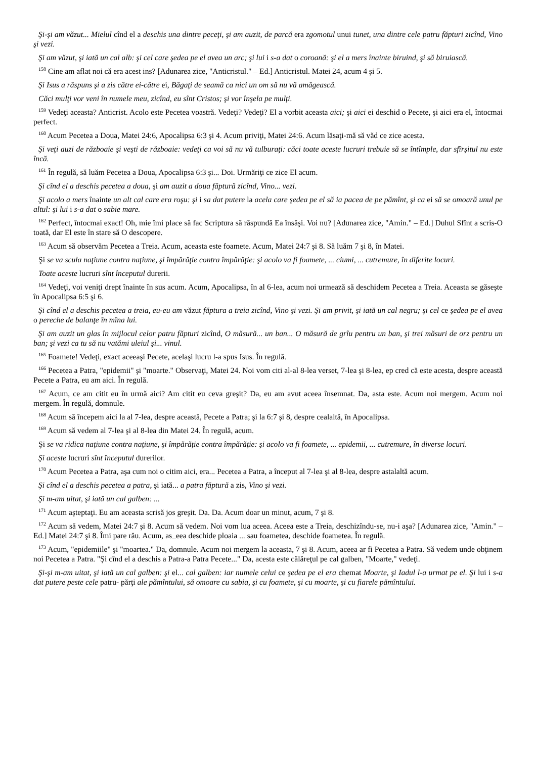Şi-şi am văzut... Mielul cînd el a deschis una dintre peceţi, şi am auzit, de parcă era zgomotul unui tunet, una dintre cele patru făpturi zicînd, Vino şi vezi.
Şi am văzut, şi iată un cal alb: şi cel care şedea pe el avea un arc; şi lui i s-a dat o coroană: şi el a mers înainte biruind, şi să biruiască.
<sup>158</sup> Cine am aflat noi că era acest ins? [Adunarea zice, "Anticristul." – Ed.] Anticristul. Matei 24, acum 4 şi 5.
Şi Isus a răspuns şi a zis către ei-către ei, Băgaţi de seamă ca nici un om să nu vă amăgească.
Căci mulţi vor veni în numele meu, zicînd, eu sînt Cristos; şi vor înşela pe mulţi.
<sup>159</sup> Vedeţi aceasta? Anticrist. Acolo este Pecetea voastră. Vedeţi? Vedeţi? El a vorbit aceasta aici; şi aici ei deschid o Pecete, şi aici era el, întocmai perfect.
<sup>160</sup> Acum Pecetea a Doua, Matei 24:6, Apocalipsa 6:3 şi 4. Acum priviţi, Matei 24:6. Acum lăsaţi-mă să văd ce zice acesta.
Şi veţi auzi de războaie şi veşti de războaie: vedeţi ca voi să nu vă tulburaţi: căci toate aceste lucruri trebuie să se întîmple, dar sfîrşitul nu este încă.
<sup>161</sup> În regulă, să luăm Pecetea a Doua, Apocalipsa 6:3 şi... Doi. Urmăriţi ce zice El acum.
Şi cînd el a deschis pecetea a doua, şi am auzit a doua făptură zicînd, Vino... vezi.
Şi acolo a mers înainte un alt cal care era roşu: şi i sa dat putere la acela care şedea pe el să ia pacea de pe pămînt, şi ca ei să se omoară unul pe altul: şi lui i s-a dat o sabie mare.
<sup>162</sup> Perfect, întocmai exact! Oh, mie îmi place să fac Scriptura să răspundă Ea însăşi. Voi nu? [Adunarea zice, "Amin." – Ed.] Duhul Sfînt a scris-O toată, dar El este în stare să O descopere.
<sup>163</sup> Acum să observăm Pecetea a Treia. Acum, aceasta este foamete. Acum, Matei 24:7 şi 8. Să luăm 7 şi 8, în Matei.
Şi se va scula naţiune contra naţiune, şi împărăţie contra împărăţie: şi acolo va fi foamete, ... ciumi, ... cutremure, în diferite locuri.
Toate aceste lucruri sînt începutul durerii.
<sup>164</sup> Vedeţi, voi veniţi drept înainte în sus acum. Acum, Apocalipsa, în al 6-lea, acum noi urmează să deschidem Pecetea a Treia. Aceasta se găseşte în Apocalipsa 6:5 şi 6.
Şi cînd el a deschis pecetea a treia, eu-eu am văzut făptura a treia zicînd, Vino şi vezi. Şi am privit, şi iată un cal negru; şi cel ce şedea pe el avea o pereche de balanţe în mîna lui.
Şi am auzit un glas în mijlocul celor patru făpturi zicînd, O măsură... un ban... O măsură de grîu pentru un ban, şi trei măsuri de orz pentru un ban; şi vezi ca tu să nu vatămi uleiul şi... vinul.
<sup>165</sup> Foamete! Vedeţi, exact aceeaşi Pecete, acelaşi lucru l-a spus Isus. În regulă.
<sup>166</sup> Pecetea a Patra, "epidemii" şi "moarte." Observaţi, Matei 24. Noi vom citi al-al 8-lea verset, 7-lea şi 8-lea, ep cred că este acesta, despre această Pecete a Patra, eu am aici. În regulă.
<sup>167</sup> Acum, ce am citit eu în urmă aici? Am citit eu ceva greşit? Da, eu am avut aceea însemnat. Da, asta este. Acum noi mergem. Acum noi mergem. În regulă, domnule.
<sup>168</sup> Acum să începem aici la al 7-lea, despre această, Pecete a Patra; şi la 6:7 şi 8, despre cealaltă, în Apocalipsa.
<sup>169</sup> Acum să vedem al 7-lea şi al 8-lea din Matei 24. În regulă, acum.
Şi se va ridica naţiune contra naţiune, şi împărăţie contra împărăţie: şi acolo va fi foamete, ... epidemii, ... cutremure, în diverse locuri.
Şi aceste lucruri sînt începutul durerilor.
<sup>170</sup> Acum Pecetea a Patra, aşa cum noi o citim aici, era... Pecetea a Patra, a început al 7-lea şi al 8-lea, despre astalaltă acum.
Şi cînd el a deschis pecetea a patra, şi iată... a patra făptură a zis, Vino şi vezi.
Şi m-am uitat, şi iată un cal galben: ...
<sup>171</sup> Acum aşteptaţi. Eu am aceasta scrisă jos greşit. Da. Da. Acum doar un minut, acum, 7 şi 8.
<sup>172</sup> Acum să vedem, Matei 24:7 şi 8. Acum să vedem. Noi vom lua aceea. Aceea este a Treia, deschizîndu-se, nu-i aşa? [Adunarea zice, "Amin." – Ed.] Matei 24:7 şi 8. Îmi pare rău. Acum, as_eea deschide ploaia ... sau foametea, deschide foametea. În regulă.
<sup>173</sup> Acum, "epidemiile" şi "moartea." Da, domnule. Acum noi mergem la aceasta, 7 şi 8. Acum, aceea ar fi Pecetea a Patra. Să vedem unde obţinem noi Pecetea a Patra. "Şi cînd el a deschis a Patra-a Patra Pecete..." Da, acesta este călăreţul pe cal galben, "Moarte," vedeţi.
Şi-şi m-am uitat, şi iată un cal galben: şi el... cal galben: iar numele celui ce şedea pe el era chemat Moarte, şi Iadul l-a urmat pe el. Şi lui i s-a dat putere peste cele patru- părţi ale pămîntului, să omoare cu sabia, şi cu foamete, şi cu moarte, şi cu fiarele pămîntului.